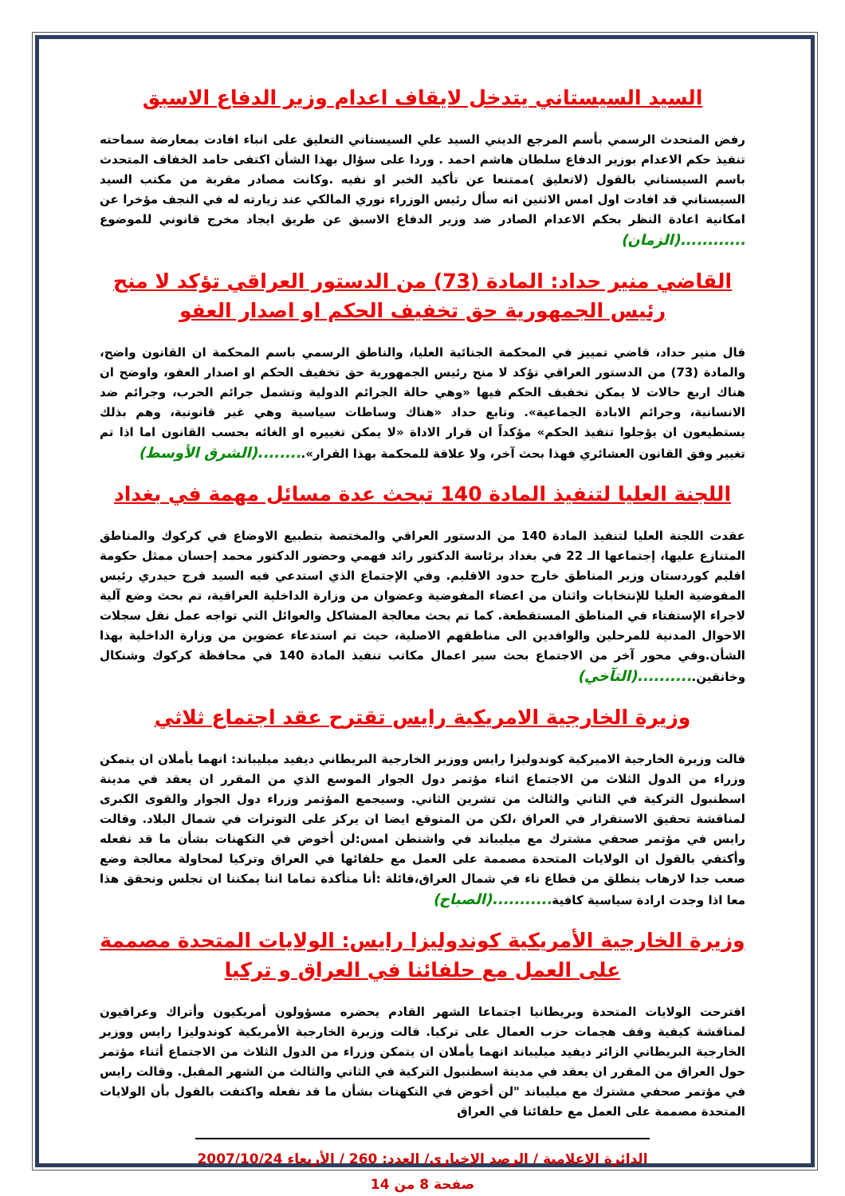السيد السيستاني يتدخل لايقاف اعدام وزير الدفاع الاسبق
رفض المتحدث الرسمي بأسم المرجع الديني السيد علي السيستاني التعليق على انباء افادت بمعارضة سماحته تنفيذ حكم الاعدام بوزير الدفاع سلطان هاشم احمد . وردا على سؤال بهذا الشأن اكتفى حامد الخفاف المتحدث باسم السيستاني بالقول (لاتعليق )ممتنعا عن تأكيد الخبر او نفيه .وكانت مصادر مقربة من مكتب السيد السيستاني قد افادت اول امس الاثنين انه سأل رئيس الوزراء نوري المالكي عند زيارته له في النجف مؤخرا عن امكانية اعادة النظر بحكم الاعدام الصادر ضد وزير الدفاع الاسبق عن طريق ايجاد مخرج قانوني للموضوع ............(الزمان)
القاضي منير حداد: المادة (73) من الدستور العراقي تؤكد لا منح رئيس الجمهورية حق تخفيف الحكم او اصدار العفو
قال منير حداد، قاضي تمييز في المحكمة الجنائية العليا، والناطق الرسمي باسم المحكمة ان القانون واضح، والمادة (73) من الدستور العراقي تؤكد لا منح رئيس الجمهورية حق تخفيف الحكم او اصدار العفو، واوضح ان هناك اربع حالات لا يمكن تخفيف الحكم فيها «وهي حالة الجرائم الدولية وتشمل جرائم الحرب، وجرائم ضد الانسانية، وجرائم الابادة الجماعية». وتابع حداد «هناك وساطات سياسية وهي غير قانونية، وهم بذلك يستطيعون ان يؤجلوا تنفيذ الحكم» مؤكداً ان قرار الاداة «لا يمكن تغييره او الغائه بحسب القانون اما اذا تم تغيير وفق القانون العشائري فهذا بحث آخر، ولا علاقة للمحكمة بهذا القرار».........(الشرق الأوسط)
اللجنة العليا لتنفيذ المادة 140 تبحث عدة مسائل مهمة في بغداد
عقدت اللجنة العليا لتنفيذ المادة 140 من الدستور العراقي والمختصة بتطبيع الاوضاع في كركوك والمناطق المتنازع عليها، إجتماعها الـ 22 في بغداد برئاسة الدكتور رائد فهمي وحضور الدكتور محمد إحسان ممثل حكومة اقليم كوردستان وزير المناطق خارج حدود الاقليم. وفي الإجتماع الذي استدعي فيه السيد فرج حيدري رئيس المفوضية العليا للإنتخابات واثنان من اعضاء المفوضية وعضوان من وزارة الداخلية العراقية، تم بحث وضع آلية لاجراء الإستفتاء في المناطق المستقطعة. كما تم بحث معالجة المشاكل والعوائل التي تواجه عمل نقل سجلات الاحوال المدنية للمرحلين والوافدين الى مناطقهم الاصلية، حيث تم استدعاء عضوين من وزارة الداخلية بهذا الشأن.وفي محور آخر من الاجتماع بحث سير اعمال مكاتب تنفيذ المادة 140 في محافظة كركوك وشنكال وخانقين...........(التآخي)
وزيرة الخارجية الامريكية رايس تقترح عقد اجتماع ثلاثي
قالت وزيرة الخارجية الاميركية كوندوليزا رايس ووزير الخارجية البريطاني ديفيد ميليباند: انهما يأملان ان يتمكن وزراء من الدول الثلاث من الاجتماع اثناء مؤتمر دول الجوار الموسع الذي من المقرر ان يعقد في مدينة اسطنبول التركية في الثاني والثالث من تشرين الثاني. وسيجمع المؤتمر وزراء دول الجوار والقوى الكبرى لمناقشة تحقيق الاستقرار في العراق ،لكن من المتوقع ايضا ان يركز على التوترات في شمال البلاد. وقالت رايس في مؤتمر صحفي مشترك مع ميليباند في واشنطن امس:لن أخوض في التكهنات بشأن ما قد نفعله وأكتفي بالقول ان الولايات المتحدة مصممة على العمل مع حلفائها في العراق وتركيا لمحاولة معالجة وضع صعب جدا لارهاب ينطلق من قطاع ناء في شمال العراق،قائلة :أنا متأكدة تماما اننا يمكننا ان نجلس ونحقق هذا معا اذا وجدت ارادة سياسية كافية...........(الصباح)
وزيرة الخارجية الأمريكية كوندوليزا رايس: الولايات المتحدة مصممة على العمل مع حلفائنا في العراق و تركيا
اقترحت الولايات المتحدة وبريطانيا اجتماعا الشهر القادم يحضره مسؤولون أمريكيون وأتراك وعراقيون لمناقشة كيفية وقف هجمات حزب العمال على تركيا. قالت وزيرة الخارجية الأمريكية كوندوليزا رايس ووزير الخارجية البريطاني الزائر ديفيد ميليباند انهما يأملان ان يتمكن وزراء من الدول الثلاث من الاجتماع أثناء مؤتمر حول العراق من المقرر ان يعقد في مدينة اسطنبول التركية في الثاني والثالث من الشهر المقبل. وقالت رايس في مؤتمر صحفي مشترك مع ميليباند "لن أخوض في التكهنات بشأن ما قد نفعله واكتفت بالقول بأن الولايات المتحدة مصممة على العمل مع حلفائنا في العراق
الدائرة الإعلامية / الرصد الإخباري/ العدد: 260 / الأربعاء 2007/10/24
صفحة 8 من 14